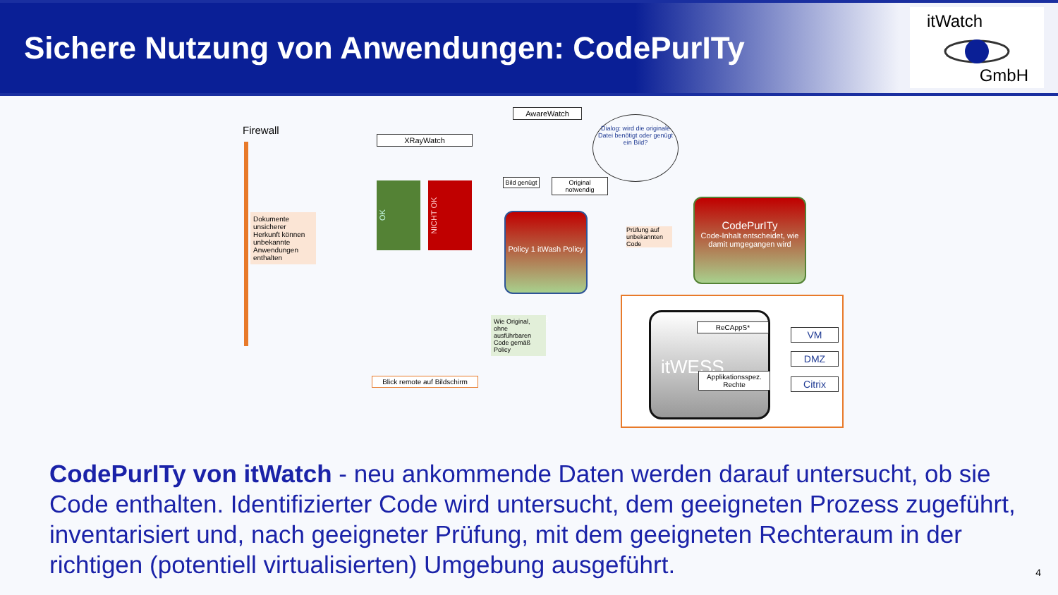Sichere Nutzung von Anwendungen: CodePurITy
itWatch
GmbH
Firewall
Dokumente unsicherer Herkunft können unbekannte Anwendungen enthalten
XRayWatch
OK
NICHT OK
AwareWatch
Dialog: wird die originale Datei benötigt oder genügt ein Bild?
Bild genügt
Original notwendig
Policy 1 itWash Policy 2
Prüfung auf unbekannten Code
CodePurITy
Code-Inhalt entscheidet, wie damit umgegangen wird
Wie Original, ohne ausführbaren Code gemäß Policy
Blick remote auf Bildschirm
itWESS ReCAppS*
Applikationsspez. Rechte
VM
DMZ
Citrix
CodePurITy von itWatch - neu ankommende Daten werden darauf untersucht, ob sie Code enthalten. Identifizierter Code wird untersucht, dem geeigneten Prozess zugeführt, inventarisiert und, nach geeigneter Prüfung, mit dem geeigneten Rechteraum in der richtigen (potentiell virtualisierten) Umgebung ausgeführt.
4